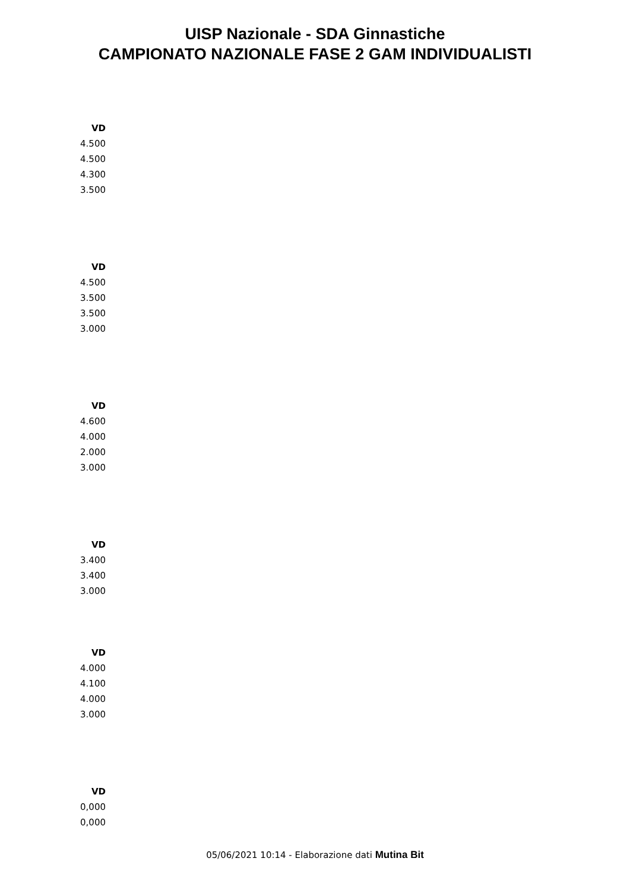UISP Nazionale - SDA Ginnastiche
CAMPIONATO NAZIONALE FASE 2 GAM INDIVIDUALISTI
| VD |
| --- |
| 4.500 |
| 4.500 |
| 4.300 |
| 3.500 |
| VD |
| --- |
| 4.500 |
| 3.500 |
| 3.500 |
| 3.000 |
| VD |
| --- |
| 4.600 |
| 4.000 |
| 2.000 |
| 3.000 |
| VD |
| --- |
| 3.400 |
| 3.400 |
| 3.000 |
| VD |
| --- |
| 4.000 |
| 4.100 |
| 4.000 |
| 3.000 |
| VD |
| --- |
| 0,000 |
| 0,000 |
05/06/2021 10:14 - Elaborazione dati Mutina Bit